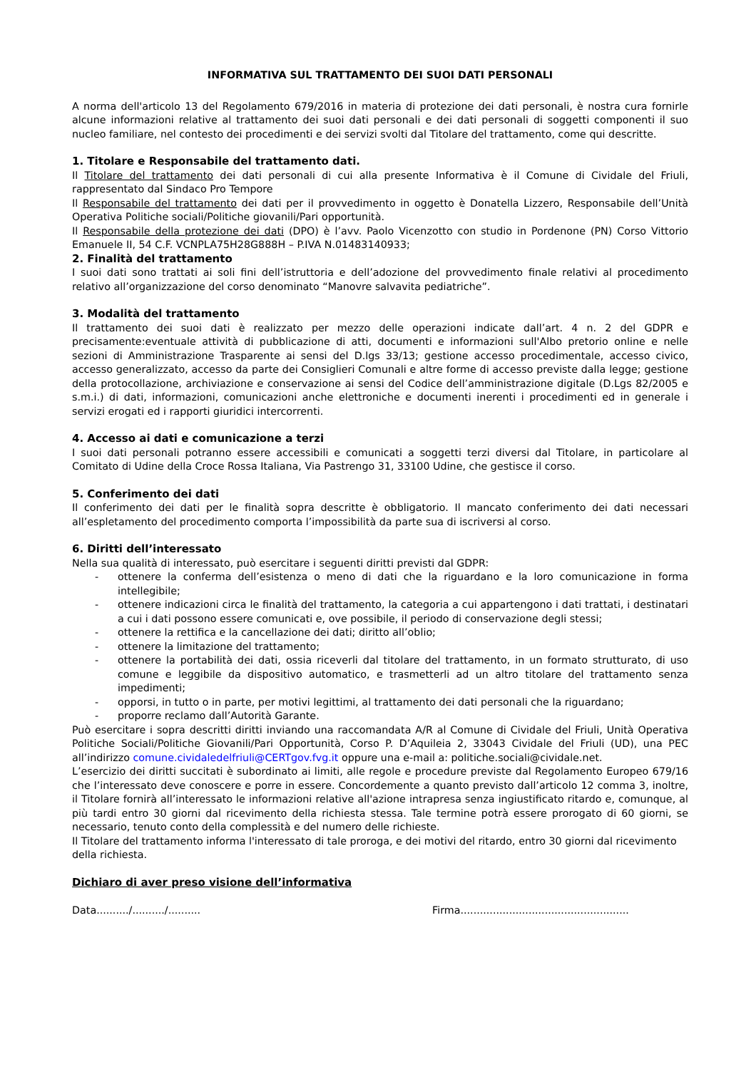INFORMATIVA SUL TRATTAMENTO DEI SUOI DATI PERSONALI
A norma dell'articolo 13 del Regolamento 679/2016 in materia di protezione dei dati personali, è nostra cura fornirle alcune informazioni relative al trattamento dei suoi dati personali e dei dati personali di soggetti componenti il suo nucleo familiare, nel contesto dei procedimenti e dei servizi svolti dal Titolare del trattamento, come qui descritte.
1. Titolare e Responsabile del trattamento dati.
Il Titolare del trattamento dei dati personali di cui alla presente Informativa è il Comune di Cividale del Friuli, rappresentato dal Sindaco Pro Tempore
Il Responsabile del trattamento dei dati per il provvedimento in oggetto è Donatella Lizzero, Responsabile dell’Unità Operativa Politiche sociali/Politiche giovanili/Pari opportunità.
Il Responsabile della protezione dei dati (DPO) è l’avv. Paolo Vicenzotto con studio in Pordenone (PN) Corso Vittorio Emanuele II, 54 C.F. VCNPLA75H28G888H – P.IVA N.01483140933;
2. Finalità del trattamento
I suoi dati sono trattati ai soli fini dell’istruttoria e dell’adozione del provvedimento finale relativi al procedimento relativo all’organizzazione del corso denominato “Manovre salvavita pediatriche”.
3. Modalità del trattamento
Il trattamento dei suoi dati è realizzato per mezzo delle operazioni indicate dall’art. 4 n. 2 del GDPR e precisamente:eventuale attività di pubblicazione di atti, documenti e informazioni sull'Albo pretorio online e nelle sezioni di Amministrazione Trasparente ai sensi del D.lgs 33/13; gestione accesso procedimentale, accesso civico, accesso generalizzato, accesso da parte dei Consiglieri Comunali e altre forme di accesso previste dalla legge; gestione della protocollazione, archiviazione e conservazione ai sensi del Codice dell’amministrazione digitale (D.Lgs 82/2005 e s.m.i.) di dati, informazioni, comunicazioni anche elettroniche e documenti inerenti i procedimenti ed in generale i servizi erogati ed i rapporti giuridici intercorrenti.
4. Accesso ai dati e comunicazione a terzi
I suoi dati personali potranno essere accessibili e comunicati a soggetti terzi diversi dal Titolare, in particolare al Comitato di Udine della Croce Rossa Italiana, Via Pastrengo 31, 33100 Udine, che gestisce il corso.
5. Conferimento dei dati
Il conferimento dei dati per le finalità sopra descritte è obbligatorio. Il mancato conferimento dei dati necessari all’espletamento del procedimento comporta l’impossibilità da parte sua di iscriversi al corso.
6. Diritti dell’interessato
Nella sua qualità di interessato, può esercitare i seguenti diritti previsti dal GDPR:
- ottenere la conferma dell’esistenza o meno di dati che la riguardano e la loro comunicazione in forma intellegibile;
- ottenere indicazioni circa le finalità del trattamento, la categoria a cui appartengono i dati trattati, i destinatari a cui i dati possono essere comunicati e, ove possibile, il periodo di conservazione degli stessi;
- ottenere la rettifica e la cancellazione dei dati; diritto all’oblio;
- ottenere la limitazione del trattamento;
- ottenere la portabilità dei dati, ossia riceverli dal titolare del trattamento, in un formato strutturato, di uso comune e leggibile da dispositivo automatico, e trasmetterli ad un altro titolare del trattamento senza impedimenti;
- opporsi, in tutto o in parte, per motivi legittimi, al trattamento dei dati personali che la riguardano;
- proporre reclamo dall’Autorità Garante.
Può esercitare i sopra descritti diritti inviando una raccomandata A/R al Comune di Cividale del Friuli, Unità Operativa Politiche Sociali/Politiche Giovanili/Pari Opportunità, Corso P. D’Aquileia 2, 33043 Cividale del Friuli (UD), una PEC all’indirizzo comune.cividaledelfriuli@CERTgov.fvg.it oppure una e-mail a: politiche.sociali@cividale.net.
L’esercizio dei diritti succitati è subordinato ai limiti, alle regole e procedure previste dal Regolamento Europeo 679/16 che l’interessato deve conoscere e porre in essere. Concordemente a quanto previsto dall’articolo 12 comma 3, inoltre, il Titolare fornirà all’interessato le informazioni relative all'azione intrapresa senza ingiustificato ritardo e, comunque, al più tardi entro 30 giorni dal ricevimento della richiesta stessa. Tale termine potrà essere prorogato di 60 giorni, se necessario, tenuto conto della complessità e del numero delle richieste.
Il Titolare del trattamento informa l'interessato di tale proroga, e dei motivi del ritardo, entro 30 giorni dal ricevimento della richiesta.
Dichiaro di aver preso visione dell’informativa
Data........../........../.......... Firma....................................................